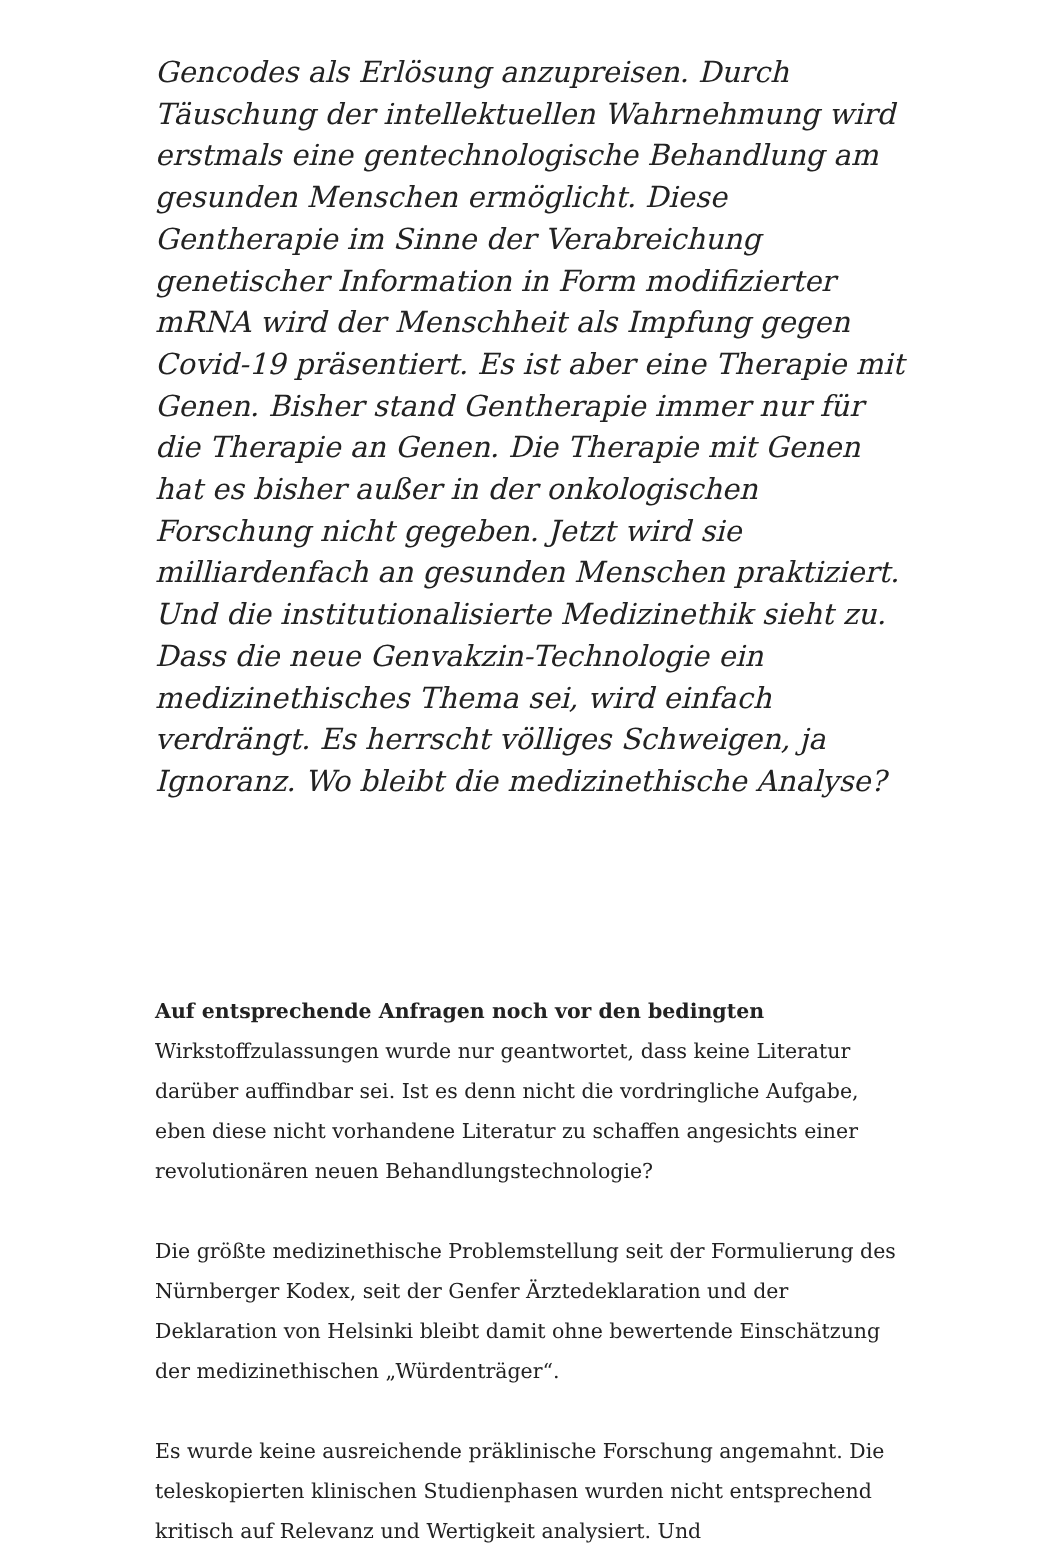Gencodes als Erlösung anzupreisen. Durch Täuschung der intellektuellen Wahrnehmung wird erstmals eine gentechnologische Behandlung am gesunden Menschen ermöglicht. Diese Gentherapie im Sinne der Verabreichung genetischer Information in Form modifizierter mRNA wird der Menschheit als Impfung gegen Covid-19 präsentiert. Es ist aber eine Therapie mit Genen. Bisher stand Gentherapie immer nur für die Therapie an Genen. Die Therapie mit Genen hat es bisher außer in der onkologischen Forschung nicht gegeben. Jetzt wird sie milliardenfach an gesunden Menschen praktiziert. Und die institutionalisierte Medizinethik sieht zu. Dass die neue Genvakzin-Technologie ein medizinethisches Thema sei, wird einfach verdrängt. Es herrscht völliges Schweigen, ja Ignoranz. Wo bleibt die medizinethische Analyse?
Auf entsprechende Anfragen noch vor den bedingten Wirkstoffzulassungen wurde nur geantwortet, dass keine Literatur darüber auffindbar sei. Ist es denn nicht die vordringliche Aufgabe, eben diese nicht vorhandene Literatur zu schaffen angesichts einer revolutionären neuen Behandlungstechnologie?
Die größte medizinethische Problemstellung seit der Formulierung des Nürnberger Kodex, seit der Genfer Ärztedeklaration und der Deklaration von Helsinki bleibt damit ohne bewertende Einschätzung der medizinethischen „Würdenträger“.
Es wurde keine ausreichende präklinische Forschung angemahnt. Die teleskopierten klinischen Studienphasen wurden nicht entsprechend kritisch auf Relevanz und Wertigkeit analysiert. Und